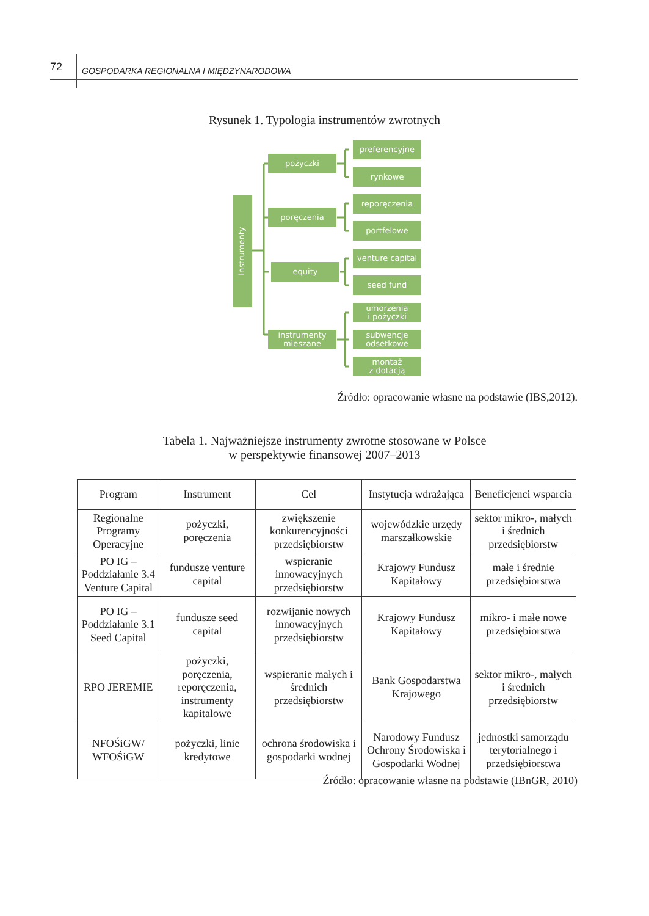72 GOSPODARKA REGIONALNA I MIĘDZYNARODOWA
Rysunek 1. Typologia instrumentów zwrotnych
Instrumenty
pożyczki
poręczenia
equity
instrumenty
mieszane
preferencyjne
rynkowe
reporęczenia
portfelowe
venture capital
seed fund
umorzenia
i pożyczki
subwencje
odsetkowe
montaż
z dotacją
Źródło: opracowanie własne na podstawie (IBS,2012).
Tabela 1. Najważniejsze instrumenty zwrotne stosowane w Polsce
w perspektywie finansowej 2007–2013
| Program | Instrument | Cel | Instytucja wdrażająca | Beneficjenci wsparcia |
| --- | --- | --- | --- | --- |
| Regionalne Programy Operacyjne | pożyczki, poręczenia | zwiększenie konkurencyjności przedsiębiorstw | wojewódzkie urzędy marszałkowskie | sektor mikro-, małych i średnich przedsiębiorstw |
| PO IG – Poddziałanie 3.4 Venture Capital | fundusze venture capital | wspieranie innowacyjnych przedsiębiorstw | Krajowy Fundusz Kapitałowy | małe i średnie przedsiębiorstwa |
| PO IG – Poddziałanie 3.1 Seed Capital | fundusze seed capital | rozwijanie nowych innowacyjnych przedsiębiorstw | Krajowy Fundusz Kapitałowy | mikro- i małe nowe przedsiębiorstwa |
| RPO JEREMIE | pożyczki, poręczenia, reporęczenia, instrumenty kapitałowe | wspieranie małych i średnich przedsiębiorstw | Bank Gospodarstwa Krajowego | sektor mikro-, małych i średnich przedsiębiorstw |
| NFOŚiGW/ WFOŚiGW | pożyczki, linie kredytowe | ochrona środowiska i gospodarki wodnej | Narodowy Fundusz Ochrony Środowiska i Gospodarki Wodnej | jednostki samorządu terytorialnego i przedsiębiorstwa |
Źródło: opracowanie własne na podstawie (IBnGR, 2010)